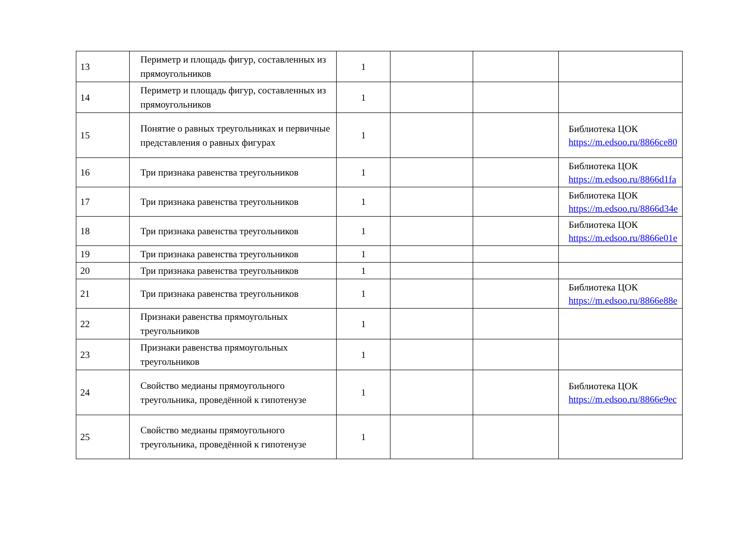| 13 | Периметр и площадь фигур, составленных из прямоугольников | 1 | | | |
| 14 | Периметр и площадь фигур, составленных из прямоугольников | 1 | | | |
| 15 | Понятие о равных треугольниках и первичные представления о равных фигурах | 1 | | | Библиотека ЦОК https://m.edsoo.ru/8866ce80 |
| 16 | Три признака равенства треугольников | 1 | | | Библиотека ЦОК https://m.edsoo.ru/8866d1fa |
| 17 | Три признака равенства треугольников | 1 | | | Библиотека ЦОК https://m.edsoo.ru/8866d34e |
| 18 | Три признака равенства треугольников | 1 | | | Библиотека ЦОК https://m.edsoo.ru/8866e01e |
| 19 | Три признака равенства треугольников | 1 | | | |
| 20 | Три признака равенства треугольников | 1 | | | |
| 21 | Три признака равенства треугольников | 1 | | | Библиотека ЦОК https://m.edsoo.ru/8866e88e |
| 22 | Признаки равенства прямоугольных треугольников | 1 | | | |
| 23 | Признаки равенства прямоугольных треугольников | 1 | | | |
| 24 | Свойство медианы прямоугольного треугольника, проведённой к гипотенузе | 1 | | | Библиотека ЦОК https://m.edsoo.ru/8866e9ec |
| 25 | Свойство медианы прямоугольного треугольника, проведённой к гипотенузе | 1 | | | |